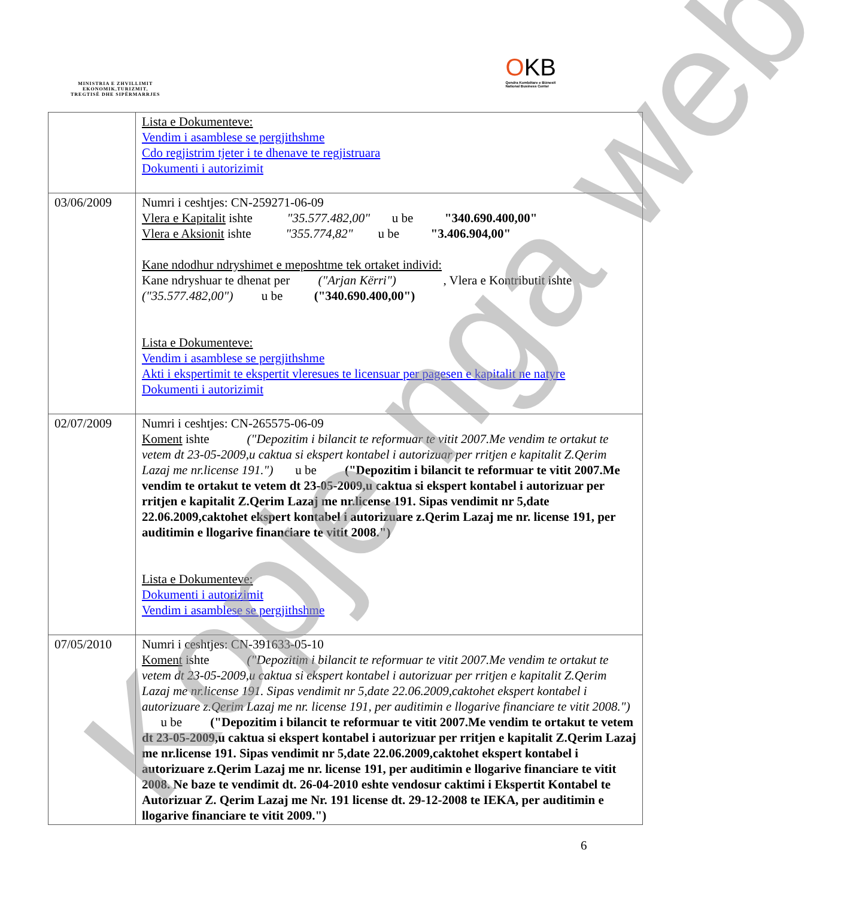MINISTRIA E ZHVILLIMIT
EKONOMIK,TURIZMIT,
TREGTISË DHE SIPËRMARRJES
OKB
Qendra Kombëtare e Biznesit
National Business Center
| | Lista e Dokumenteve: Vendim i asamblese se pergjithshme Cdo regjistrim tjeter i te dhenave te regjistruara Dokumenti i autorizimit |
| 03/06/2009 | Numri i ceshtjes: CN-259271-06-09 Vlera e Kapitalit ishte "35.577.482,00" u be "340.690.400,00" Vlera e Aksionit ishte "355.774,82" u be "3.406.904,00" Kane ndodhur ndryshimet e meposhtme tek ortaket individ: Kane ndryshuar te dhenat per ("Arjan Kërri") , Vlera e Kontributit ishte ("35.577.482,00") u be ("340.690.400,00") Lista e Dokumenteve: Vendim i asamblese se pergjithshme Akti i ekspertimit te ekspertit vleresues te licensuar per pagesen e kapitalit ne natyre Dokumenti i autorizimit |
| 02/07/2009 | Numri i ceshtjes: CN-265575-06-09 Koment ishte ("Depozitim i bilancit te reformuar te vitit 2007.Me vendim te ortakut te vetem dt 23-05-2009,u caktua si ekspert kontabel i autorizuar per rritjen e kapitalit Z.Qerim Lazaj me nr.license 191.") u be ("Depozitim i bilancit te reformuar te vitit 2007.Me vendim te ortakut te vetem dt 23-05-2009,u caktua si ekspert kontabel i autorizuar per rritjen e kapitalit Z.Qerim Lazaj me nr.license 191. Sipas vendimit nr 5,date 22.06.2009,caktohet ekspert kontabel i autorizuare z.Qerim Lazaj me nr. license 191, per auditimin e llogarive financiare te vitit 2008.") Lista e Dokumenteve: Dokumenti i autorizimit Vendim i asamblese se pergjithshme |
| 07/05/2010 | Numri i ceshtjes: CN-391633-05-10 Koment ishte ("Depozitim i bilancit te reformuar te vitit 2007.Me vendim te ortakut te vetem dt 23-05-2009,u caktua si ekspert kontabel i autorizuar per rritjen e kapitalit Z.Qerim Lazaj me nr.license 191. Sipas vendimit nr 5,date 22.06.2009,caktohet ekspert kontabel i autorizuare z.Qerim Lazaj me nr. license 191, per auditimin e llogarive financiare te vitit 2008.") u be ("Depozitim i bilancit te reformuar te vitit 2007.Me vendim te ortakut te vetem dt 23-05-2009,u caktua si ekspert kontabel i autorizuar per rritjen e kapitalit Z.Qerim Lazaj me nr.license 191. Sipas vendimit nr 5,date 22.06.2009,caktohet ekspert kontabel i autorizuare z.Qerim Lazaj me nr. license 191, per auditimin e llogarive financiare te vitit 2008. Ne baze te vendimit dt. 26-04-2010 eshte vendosur caktimi i Ekspertit Kontabel te Autorizuar Z. Qerim Lazaj me Nr. 191 license dt. 29-12-2008 te IEKA, per auditimin e llogarive financiare te vitit 2009.") |
6
Kopje nga web